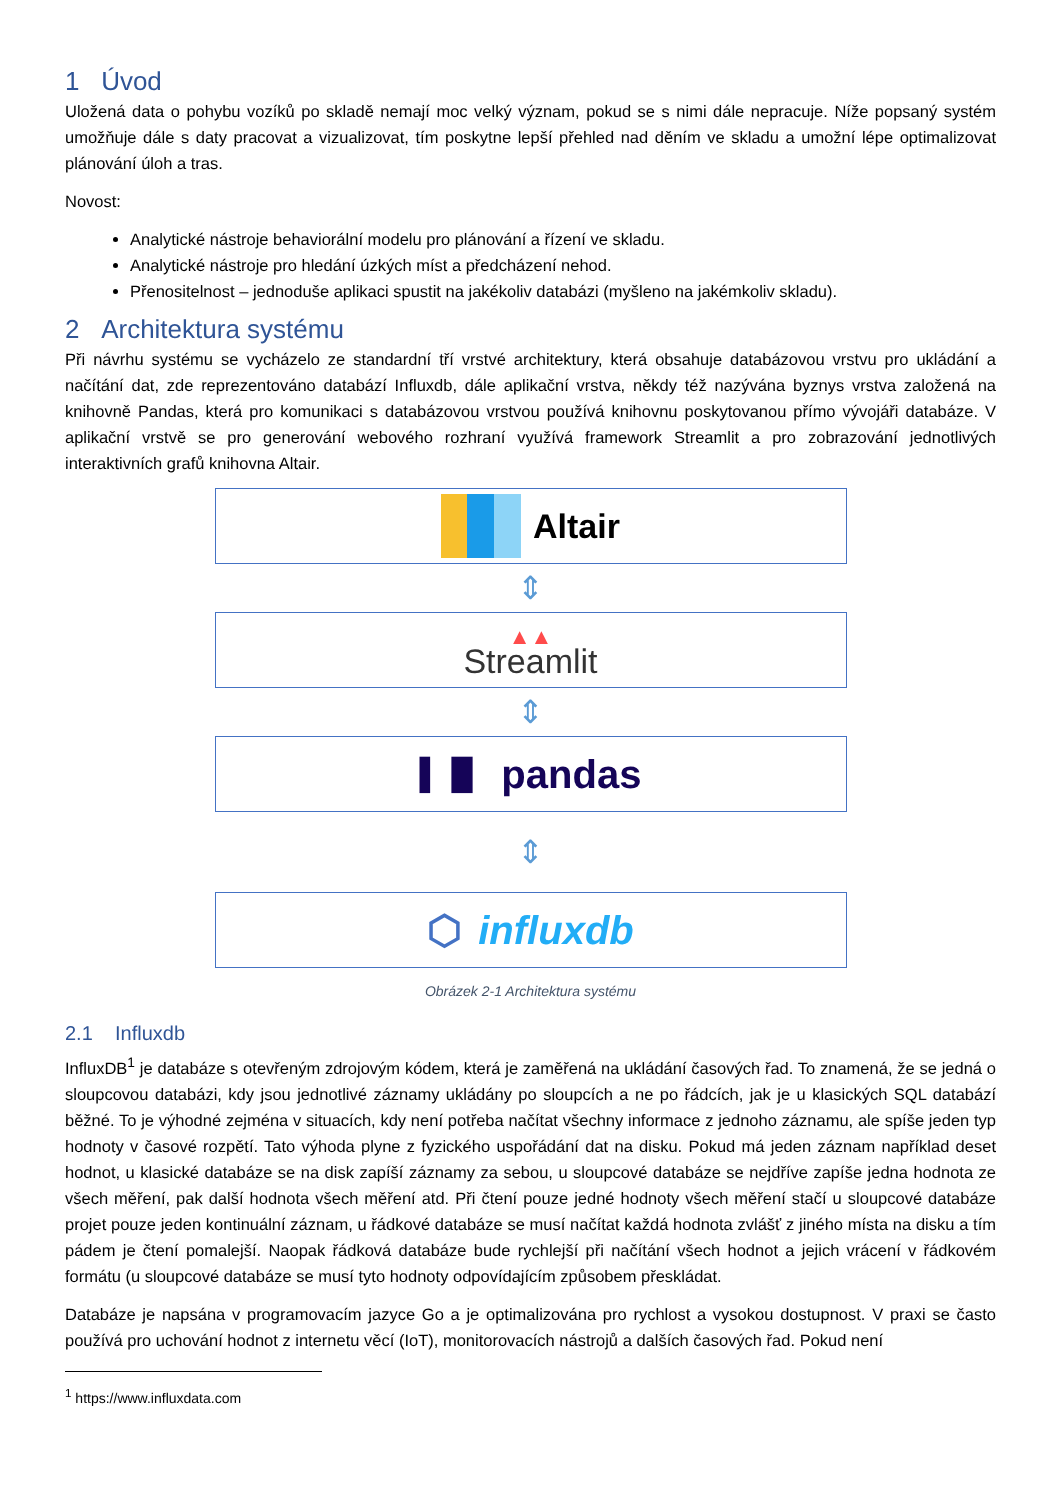1 Úvod
Uložená data o pohybu vozíků po skladě nemají moc velký význam, pokud se s nimi dále nepracuje. Níže popsaný systém umožňuje dále s daty pracovat a vizualizovat, tím poskytne lepší přehled nad děním ve skladu a umožní lépe optimalizovat plánování úloh a tras.
Novost:
Analytické nástroje behaviorální modelu pro plánování a řízení ve skladu.
Analytické nástroje pro hledání úzkých míst a předcházení nehod.
Přenositelnost – jednoduše aplikaci spustit na jakékoliv databázi (myšleno na jakémkoliv skladu).
2 Architektura systému
Při návrhu systému se vycházelo ze standardní tří vrstvé architektury, která obsahuje databázovou vrstvu pro ukládání a načítání dat, zde reprezentováno databází Influxdb, dále aplikační vrstva, někdy též nazývána byznys vrstva založená na knihovně Pandas, která pro komunikaci s databázovou vrstvou používá knihovnu poskytovanou přímo vývojáři databáze. V aplikační vrstvě se pro generování webového rozhraní využívá framework Streamlit a pro zobrazování jednotlivých interaktivních grafů knihovna Altair.
Altair
⇕
▲▲
Streamlit
⇕
▌▐▌ pandas
⇕
⬡ influxdb
Obrázek 2-1 Architektura systému
2.1 Influxdb
InfluxDB<sup>1</sup> je databáze s otevřeným zdrojovým kódem, která je zaměřená na ukládání časových řad. To znamená, že se jedná o sloupcovou databázi, kdy jsou jednotlivé záznamy ukládány po sloupcích a ne po řádcích, jak je u klasických SQL databází běžné. To je výhodné zejména v situacích, kdy není potřeba načítat všechny informace z jednoho záznamu, ale spíše jeden typ hodnoty v časové rozpětí. Tato výhoda plyne z fyzického uspořádání dat na disku. Pokud má jeden záznam například deset hodnot, u klasické databáze se na disk zapíší záznamy za sebou, u sloupcové databáze se nejdříve zapíše jedna hodnota ze všech měření, pak další hodnota všech měření atd. Při čtení pouze jedné hodnoty všech měření stačí u sloupcové databáze projet pouze jeden kontinuální záznam, u řádkové databáze se musí načítat každá hodnota zvlášť z jiného místa na disku a tím pádem je čtení pomalejší. Naopak řádková databáze bude rychlejší při načítání všech hodnot a jejich vrácení v řádkovém formátu (u sloupcové databáze se musí tyto hodnoty odpovídajícím způsobem přeskládat.
Databáze je napsána v programovacím jazyce Go a je optimalizována pro rychlost a vysokou dostupnost. V praxi se často používá pro uchování hodnot z internetu věcí (IoT), monitorovacích nástrojů a dalších časových řad. Pokud není
<sup>1</sup> https://www.influxdata.com